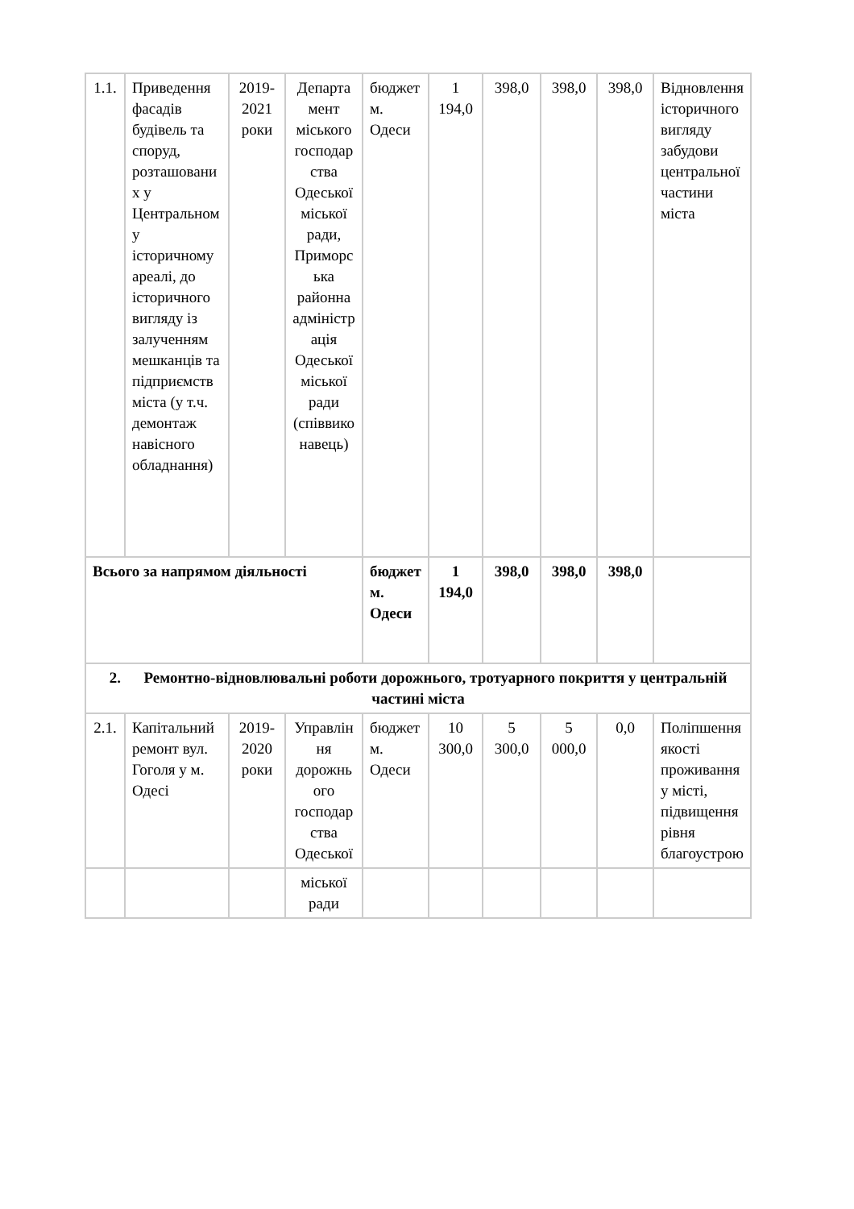| 1.1. | Приведення фасадів будівель та споруд, розташованих у Центральному історичному ареалі, до історичного вигляду із залученням мешканців та підприємств міста (у т.ч. демонтаж навісного обладнання) | 2019-2021 роки | Департамент міського господарства Одеської міської ради, Приморська районна адміністрація Одеської міської ради (співвиконавець) | бюджет м. Одеси | 1 194,0 | 398,0 | 398,0 | 398,0 | Відновлення історичного вигляду забудови центральної частини міста |
| Всього за напрямом діяльності | | | | бюджет м. Одеси | 1 194,0 | 398,0 | 398,0 | 398,0 | |
| 2. Ремонтно-відновлювальні роботи дорожнього, тротуарного покриття у центральній частині міста | | | | | | | | | |
| 2.1. | Капітальний ремонт вул. Гоголя у м. Одесі | 2019-2020 роки | Управління дорожнього господарства Одеської | бюджет м. Одеси | 10 300,0 | 5 300,0 | 5 000,0 | 0,0 | Поліпшення якості проживання у місті, підвищення рівня благоустрою |
| | | | міської ради | | | | | | |